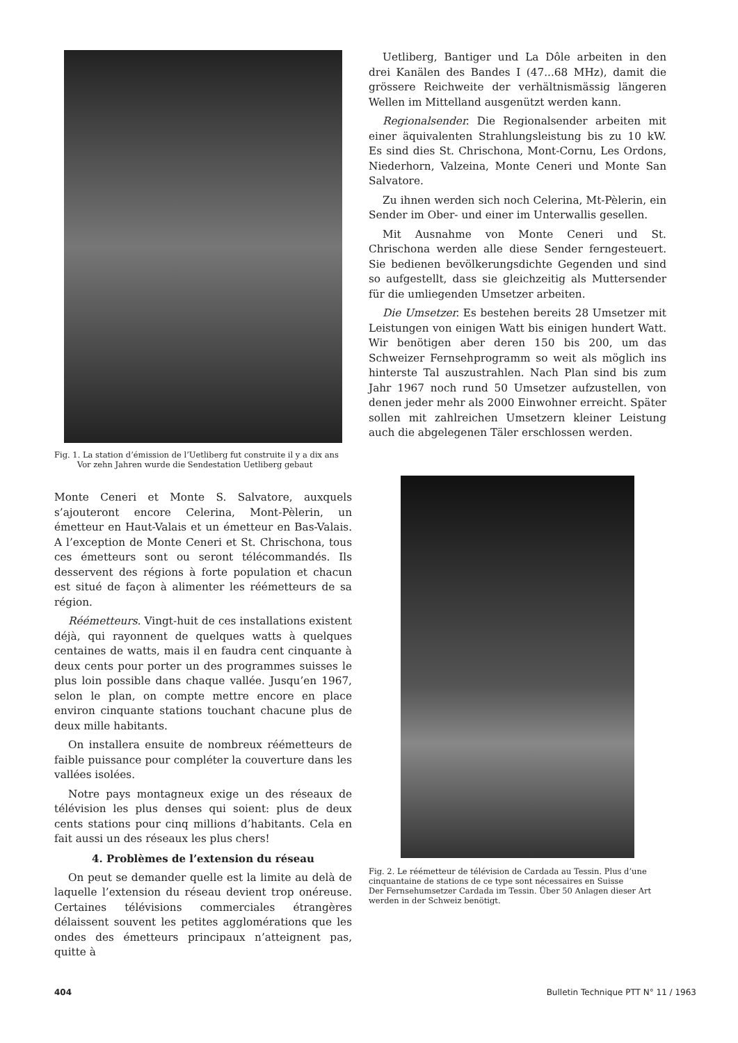Fig. 1. La station d’émission de l’Uetliberg fut construite il y a dix ans
Vor zehn Jahren wurde die Sendestation Uetliberg gebaut
Monte Ceneri et Monte S. Salvatore, auxquels s’ajouteront encore Celerina, Mont-Pèlerin, un émetteur en Haut-Valais et un émetteur en Bas-Valais. A l’exception de Monte Ceneri et St. Chrischona, tous ces émetteurs sont ou seront télécommandés. Ils desservent des régions à forte population et chacun est situé de façon à alimenter les réémetteurs de sa région.
Réémetteurs. Vingt-huit de ces installations existent déjà, qui rayonnent de quelques watts à quelques centaines de watts, mais il en faudra cent cinquante à deux cents pour porter un des programmes suisses le plus loin possible dans chaque vallée. Jusqu’en 1967, selon le plan, on compte mettre encore en place environ cinquante stations touchant chacune plus de deux mille habitants.
On installera ensuite de nombreux réémetteurs de faible puissance pour compléter la couverture dans les vallées isolées.
Notre pays montagneux exige un des réseaux de télévision les plus denses qui soient: plus de deux cents stations pour cinq millions d’habitants. Cela en fait aussi un des réseaux les plus chers!
4. Problèmes de l’extension du réseau
On peut se demander quelle est la limite au delà de laquelle l’extension du réseau devient trop onéreuse. Certaines télévisions commerciales étrangères délaissent souvent les petites agglomérations que les ondes des émetteurs principaux n’atteignent pas, quitte à
Uetliberg, Bantiger und La Dôle arbeiten in den drei Kanälen des Bandes I (47...68 MHz), damit die grössere Reichweite der verhältnismässig längeren Wellen im Mittelland ausgenützt werden kann.
Regionalsender. Die Regionalsender arbeiten mit einer äquivalenten Strahlungsleistung bis zu 10 kW. Es sind dies St. Chrischona, Mont-Cornu, Les Ordons, Niederhorn, Valzeina, Monte Ceneri und Monte San Salvatore.
Zu ihnen werden sich noch Celerina, Mt-Pèlerin, ein Sender im Ober- und einer im Unterwallis gesellen.
Mit Ausnahme von Monte Ceneri und St. Chrischona werden alle diese Sender ferngesteuert. Sie bedienen bevölkerungsdichte Gegenden und sind so aufgestellt, dass sie gleichzeitig als Muttersender für die umliegenden Umsetzer arbeiten.
Die Umsetzer. Es bestehen bereits 28 Umsetzer mit Leistungen von einigen Watt bis einigen hundert Watt. Wir benötigen aber deren 150 bis 200, um das Schweizer Fernsehprogramm so weit als möglich ins hinterste Tal auszustrahlen. Nach Plan sind bis zum Jahr 1967 noch rund 50 Umsetzer aufzustellen, von denen jeder mehr als 2000 Einwohner erreicht. Später sollen mit zahlreichen Umsetzern kleiner Leistung auch die abgelegenen Täler erschlossen werden.
Fig. 2. Le réémetteur de télévision de Cardada au Tessin. Plus d’une cinquantaine de stations de ce type sont nécessaires en Suisse
Der Fernsehumsetzer Cardada im Tessin. Über 50 Anlagen dieser Art werden in der Schweiz benötigt.
404 Bulletin Technique PTT N° 11 / 1963